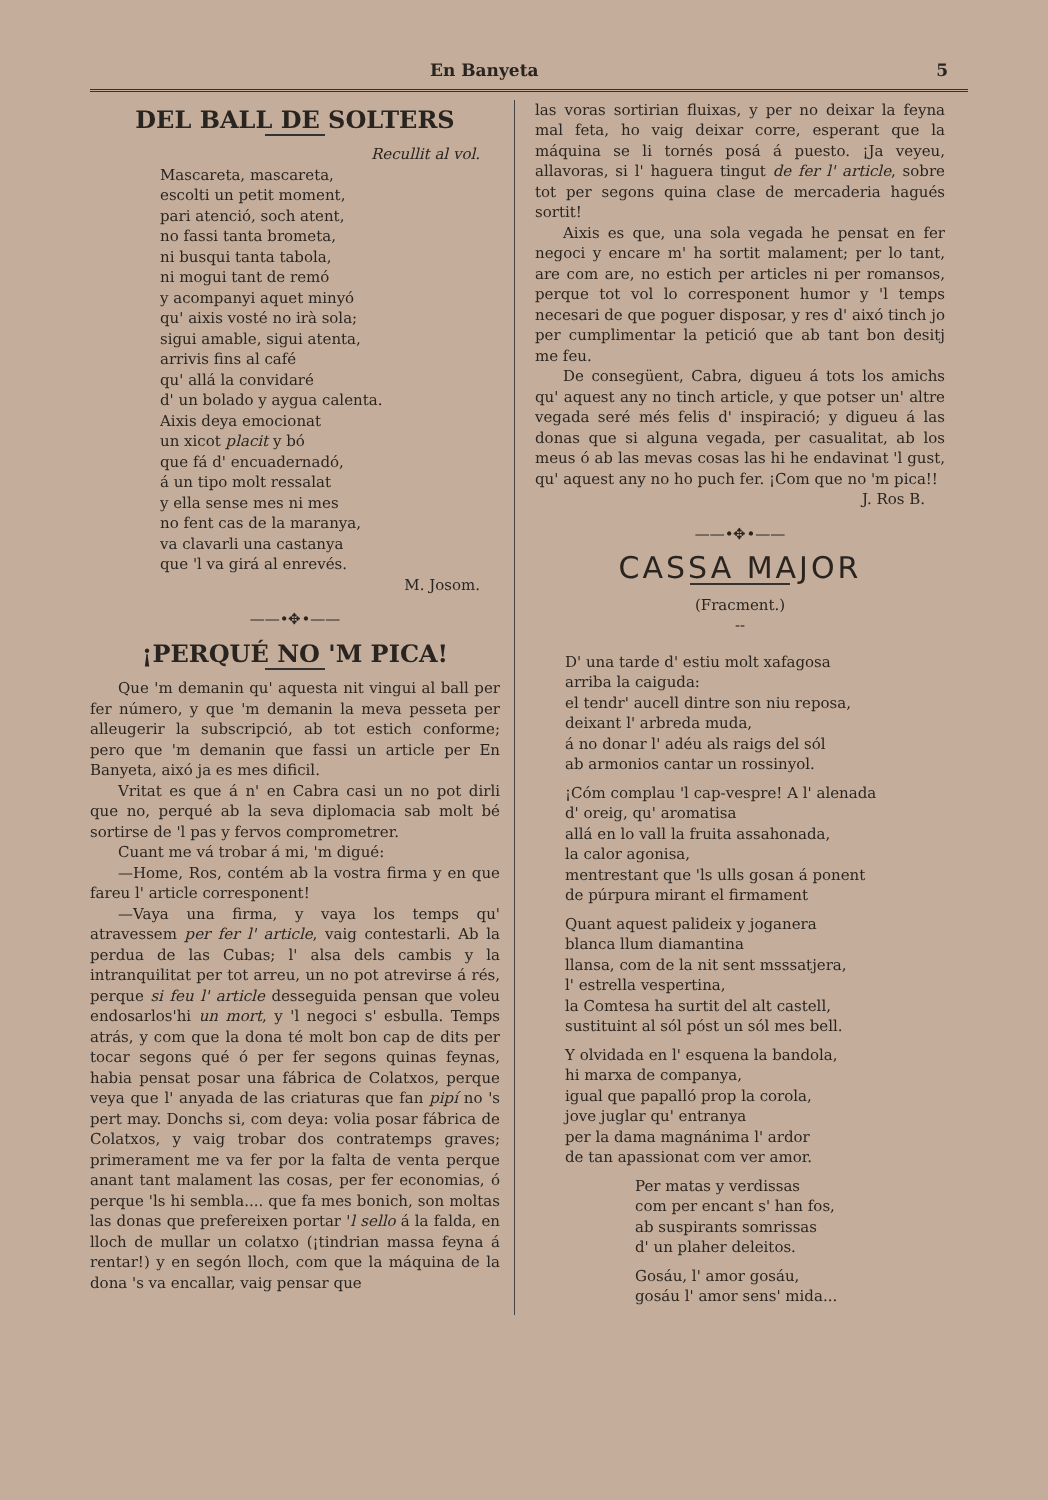En Banyeta 5
DEL BALL DE SOLTERS
Recullit al vol.
Mascareta, mascareta,
escolti un petit moment,
pari atenció, soch atent,
no fassi tanta brometa,
ni busqui tanta tabola,
ni mogui tant de remó
y acompanyi aquet minyó
qu' aixis vosté no irà sola;
sigui amable, sigui atenta,
arrivis fins al café
qu' allá la convidaré
d' un bolado y aygua calenta.
Aixis deya emocionat
un xicot placit y bó
que fá d' encuadernadó,
á un tipo molt ressalat
y ella sense mes ni mes
no fent cas de la maranya,
va clavarli una castanya
que 'l va girá al enrevés.
M. Josom.
——•✥•——
¡PERQUÉ NO 'M PICA!
Que 'm demanin qu' aquesta nit vingui al ball per fer número, y que 'm demanin la meva pesseta per alleugerir la subscripció, ab tot estich conforme; pero que 'm demanin que fassi un article per En Banyeta, aixó ja es mes dificil.
Vritat es que á n' en Cabra casi un no pot dirli que no, perqué ab la seva diplomacia sab molt bé sortirse de 'l pas y fervos comprometrer.
Cuant me vá trobar á mi, 'm digué:
—Home, Ros, contém ab la vostra firma y en que fareu l' article corresponent!
—Vaya una firma, y vaya los temps qu' atravessem per fer l' article, vaig contestarli. Ab la perdua de las Cubas; l' alsa dels cambis y la intranquilitat per tot arreu, un no pot atrevirse á rés, perque si feu l' article desseguida pensan que voleu endosarlos'hi un mort, y 'l negoci s' esbulla. Temps atrás, y com que la dona té molt bon cap de dits per tocar segons qué ó per fer segons quinas feynas, habia pensat posar una fábrica de Colatxos, perque veya que l' anyada de las criaturas que fan pipí no 's pert may. Donchs si, com deya: volia posar fábrica de Colatxos, y vaig trobar dos contratemps graves; primerament me va fer por la falta de venta perque anant tant malament las cosas, per fer economias, ó perque 'ls hi sembla.... que fa mes bonich, son moltas las donas que prefereixen portar 'l sello á la falda, en lloch de mullar un colatxo (¡tindrian massa feyna á rentar!) y en segón lloch, com que la máquina de la dona 's va encallar, vaig pensar que
las voras sortirian fluixas, y per no deixar la feyna mal feta, ho vaig deixar corre, esperant que la máquina se li tornés posá á puesto. ¡Ja veyeu, allavoras, si l' haguera tingut de fer l' article, sobre tot per segons quina clase de mercaderia hagués sortit!
Aixis es que, una sola vegada he pensat en fer negoci y encare m' ha sortit malament; per lo tant, are com are, no estich per articles ni per romansos, perque tot vol lo corresponent humor y 'l temps necesari de que poguer disposar, y res d' aixó tinch jo per cumplimentar la petició que ab tant bon desitj me feu.
De consegüent, Cabra, digueu á tots los amichs qu' aquest any no tinch article, y que potser un' altre vegada seré més felis d' inspiració; y digueu á las donas que si alguna vegada, per casualitat, ab los meus ó ab las mevas cosas las hi he endavinat 'l gust, qu' aquest any no ho puch fer. ¡Com que no 'm pica!!
J. Ros B.
——•✥•——
CASSA MAJOR
(Fracment.)
--
D' una tarde d' estiu molt xafagosa
arriba la caiguda:
el tendr' aucell dintre son niu reposa,
deixant l' arbreda muda,
á no donar l' adéu als raigs del sól
ab armonios cantar un rossinyol.
¡Cóm complau 'l cap-vespre! A l' alenada
d' oreig, qu' aromatisa
allá en lo vall la fruita assahonada,
la calor agonisa,
mentrestant que 'ls ulls gosan á ponent
de púrpura mirant el firmament
Quant aquest palideix y joganera
blanca llum diamantina
llansa, com de la nit sent msssatjera,
l' estrella vespertina,
la Comtesa ha surtit del alt castell,
sustituint al sól póst un sól mes bell.
Y olvidada en l' esquena la bandola,
hi marxa de companya,
igual que papalló prop la corola,
jove juglar qu' entranya
per la dama magnánima l' ardor
de tan apassionat com ver amor.
Per matas y verdissas
com per encant s' han fos,
ab suspirants somrissas
d' un plaher deleitos.
Gosáu, l' amor gosáu,
gosáu l' amor sens' mida...